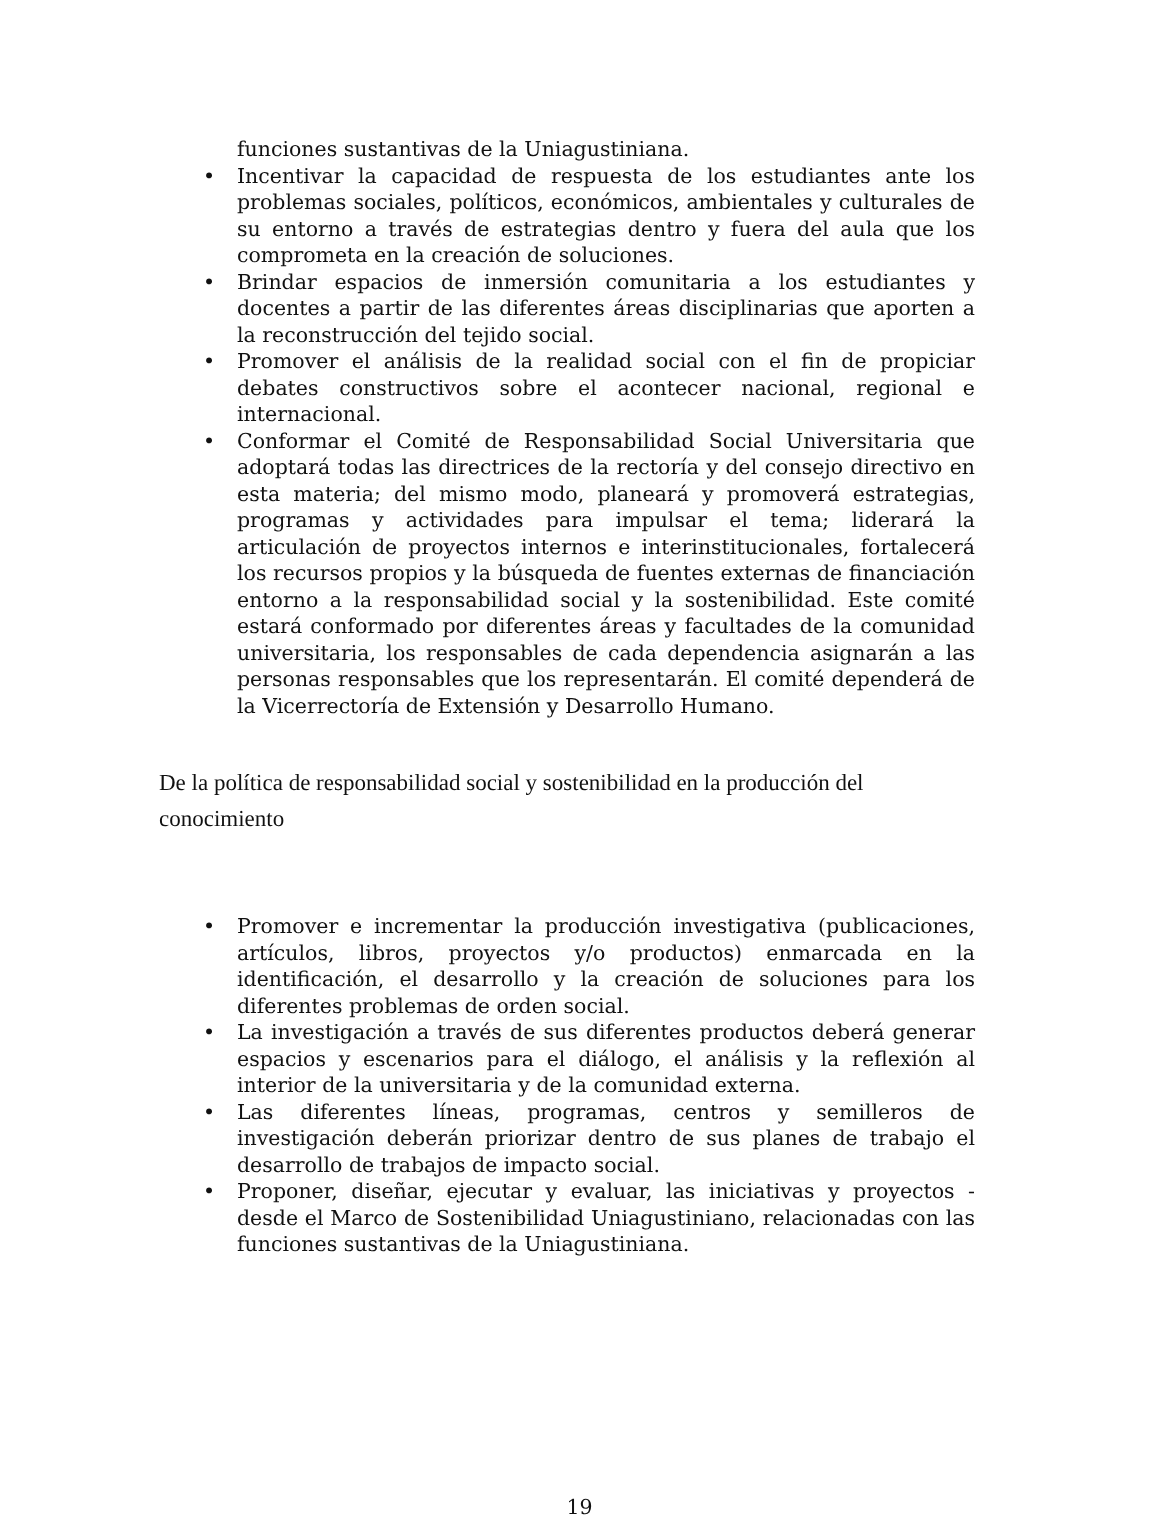funciones sustantivas de la Uniagustiniana.
• Incentivar la capacidad de respuesta de los estudiantes ante los problemas sociales, políticos, económicos, ambientales y culturales de su entorno a través de estrategias dentro y fuera del aula que los comprometa en la creación de soluciones.
• Brindar espacios de inmersión comunitaria a los estudiantes y docentes a partir de las diferentes áreas disciplinarias que aporten a la reconstrucción del tejido social.
• Promover el análisis de la realidad social con el fin de propiciar debates constructivos sobre el acontecer nacional, regional e internacional.
• Conformar el Comité de Responsabilidad Social Universitaria que adoptará todas las directrices de la rectoría y del consejo directivo en esta materia; del mismo modo, planeará y promoverá estrategias, programas y actividades para impulsar el tema; liderará la articulación de proyectos internos e interinstitucionales, fortalecerá los recursos propios y la búsqueda de fuentes externas de financiación entorno a la responsabilidad social y la sostenibilidad. Este comité estará conformado por diferentes áreas y facultades de la comunidad universitaria, los responsables de cada dependencia asignarán a las personas responsables que los representarán. El comité dependerá de la Vicerrectoría de Extensión y Desarrollo Humano.
De la política de responsabilidad social y sostenibilidad en la producción del conocimiento
• Promover e incrementar la producción investigativa (publicaciones, artículos, libros, proyectos y/o productos) enmarcada en la identificación, el desarrollo y la creación de soluciones para los diferentes problemas de orden social.
• La investigación a través de sus diferentes productos deberá generar espacios y escenarios para el diálogo, el análisis y la reflexión al interior de la universitaria y de la comunidad externa.
• Las diferentes líneas, programas, centros y semilleros de investigación deberán priorizar dentro de sus planes de trabajo el desarrollo de trabajos de impacto social.
• Proponer, diseñar, ejecutar y evaluar, las iniciativas y proyectos - desde el Marco de Sostenibilidad Uniagustiniano, relacionadas con las funciones sustantivas de la Uniagustiniana.
19